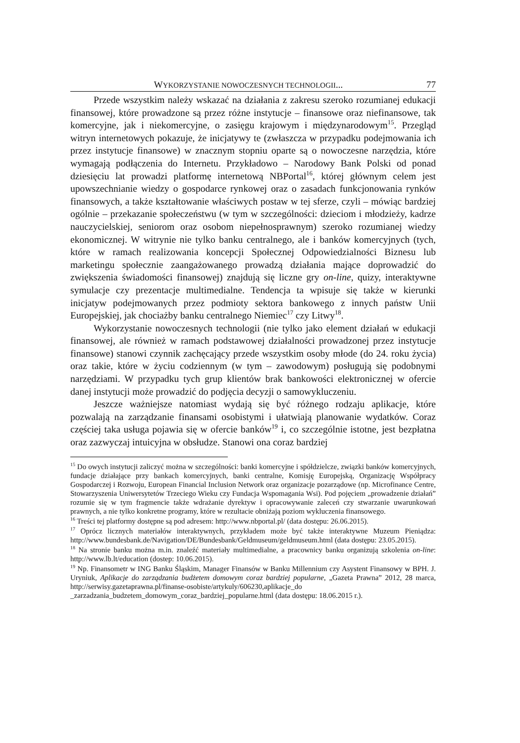WYKORZYSTANIE NOWOCZESNYCH TECHNOLOGII... 77
Przede wszystkim należy wskazać na działania z zakresu szeroko rozumianej edukacji finansowej, które prowadzone są przez różne instytucje – finansowe oraz niefinansowe, tak komercyjne, jak i niekomercyjne, o zasięgu krajowym i międzynarodowym<sup>15</sup>. Przegląd witryn internetowych pokazuje, że inicjatywy te (zwłaszcza w przypadku podejmowania ich przez instytucje finansowe) w znacznym stopniu oparte są o nowoczesne narzędzia, które wymagają podłączenia do Internetu. Przykładowo – Narodowy Bank Polski od ponad dziesięciu lat prowadzi platformę internetową NBPortal<sup>16</sup>, której głównym celem jest upowszechnianie wiedzy o gospodarce rynkowej oraz o zasadach funkcjonowania rynków finansowych, a także kształtowanie właściwych postaw w tej sferze, czyli – mówiąc bardziej ogólnie – przekazanie społeczeństwu (w tym w szczególności: dzieciom i młodzieży, kadrze nauczycielskiej, seniorom oraz osobom niepełnosprawnym) szeroko rozumianej wiedzy ekonomicznej. W witrynie nie tylko banku centralnego, ale i banków komercyjnych (tych, które w ramach realizowania koncepcji Społecznej Odpowiedzialności Biznesu lub marketingu społecznie zaangażowanego prowadzą działania mające doprowadzić do zwiększenia świadomości finansowej) znajdują się liczne gry on-line, quizy, interaktywne symulacje czy prezentacje multimedialne. Tendencja ta wpisuje się także w kierunki inicjatyw podejmowanych przez podmioty sektora bankowego z innych państw Unii Europejskiej, jak chociażby banku centralnego Niemiec<sup>17</sup> czy Litwy<sup>18</sup>.
Wykorzystanie nowoczesnych technologii (nie tylko jako element działań w edukacji finansowej, ale również w ramach podstawowej działalności prowadzonej przez instytucje finansowe) stanowi czynnik zachęcający przede wszystkim osoby młode (do 24. roku życia) oraz takie, które w życiu codziennym (w tym – zawodowym) posługują się podobnymi narzędziami. W przypadku tych grup klientów brak bankowości elektronicznej w ofercie danej instytucji może prowadzić do podjęcia decyzji o samowykluczeniu.
Jeszcze ważniejsze natomiast wydają się być różnego rodzaju aplikacje, które pozwalają na zarządzanie finansami osobistymi i ułatwiają planowanie wydatków. Coraz częściej taka usługa pojawia się w ofercie banków<sup>19</sup> i, co szczególnie istotne, jest bezpłatna oraz zazwyczaj intuicyjna w obsłudze. Stanowi ona coraz bardziej
<sup>15</sup> Do owych instytucji zaliczyć można w szczególności: banki komercyjne i spółdzielcze, związki banków komercyjnych, fundacje działające przy bankach komercyjnych, banki centralne, Komisję Europejską, Organizację Współpracy Gospodarczej i Rozwoju, European Financial Inclusion Network oraz organizacje pozarządowe (np. Microfinance Centre, Stowarzyszenia Uniwersytetów Trzeciego Wieku czy Fundacja Wspomagania Wsi). Pod pojęciem „prowadzenie działań” rozumie się w tym fragmencie także wdrażanie dyrektyw i opracowywanie zaleceń czy stwarzanie uwarunkowań prawnych, a nie tylko konkretne programy, które w rezultacie obniżają poziom wykluczenia finansowego.
<sup>16</sup> Treści tej platformy dostępne są pod adresem: http://www.nbportal.pl/ (data dostępu: 26.06.2015).
<sup>17</sup> Oprócz licznych materiałów interaktywnych, przykładem może być także interaktywne Muzeum Pieniądza: http://www.bundesbank.de/Navigation/DE/Bundesbank/Geldmuseum/geldmuseum.html (data dostępu: 23.05.2015).
<sup>18</sup> Na stronie banku można m.in. znaleźć materiały multimedialne, a pracownicy banku organizują szkolenia on-line: http://www.lb.lt/education (dostep: 10.06.2015).
<sup>19</sup> Np. Finansometr w ING Banku Śląskim, Manager Finansów w Banku Millennium czy Asystent Finansowy w BPH. J. Uryniuk, Aplikacje do zarządzania budżetem domowym coraz bardziej popularne, „Gazeta Prawna” 2012, 28 marca, http://serwisy.gazetaprawna.pl/finanse-osobiste/artykuly/606230,aplikacje_do _zarzadzania_budzetem_domowym_coraz_bardziej_popularne.html (data dostępu: 18.06.2015 r.).